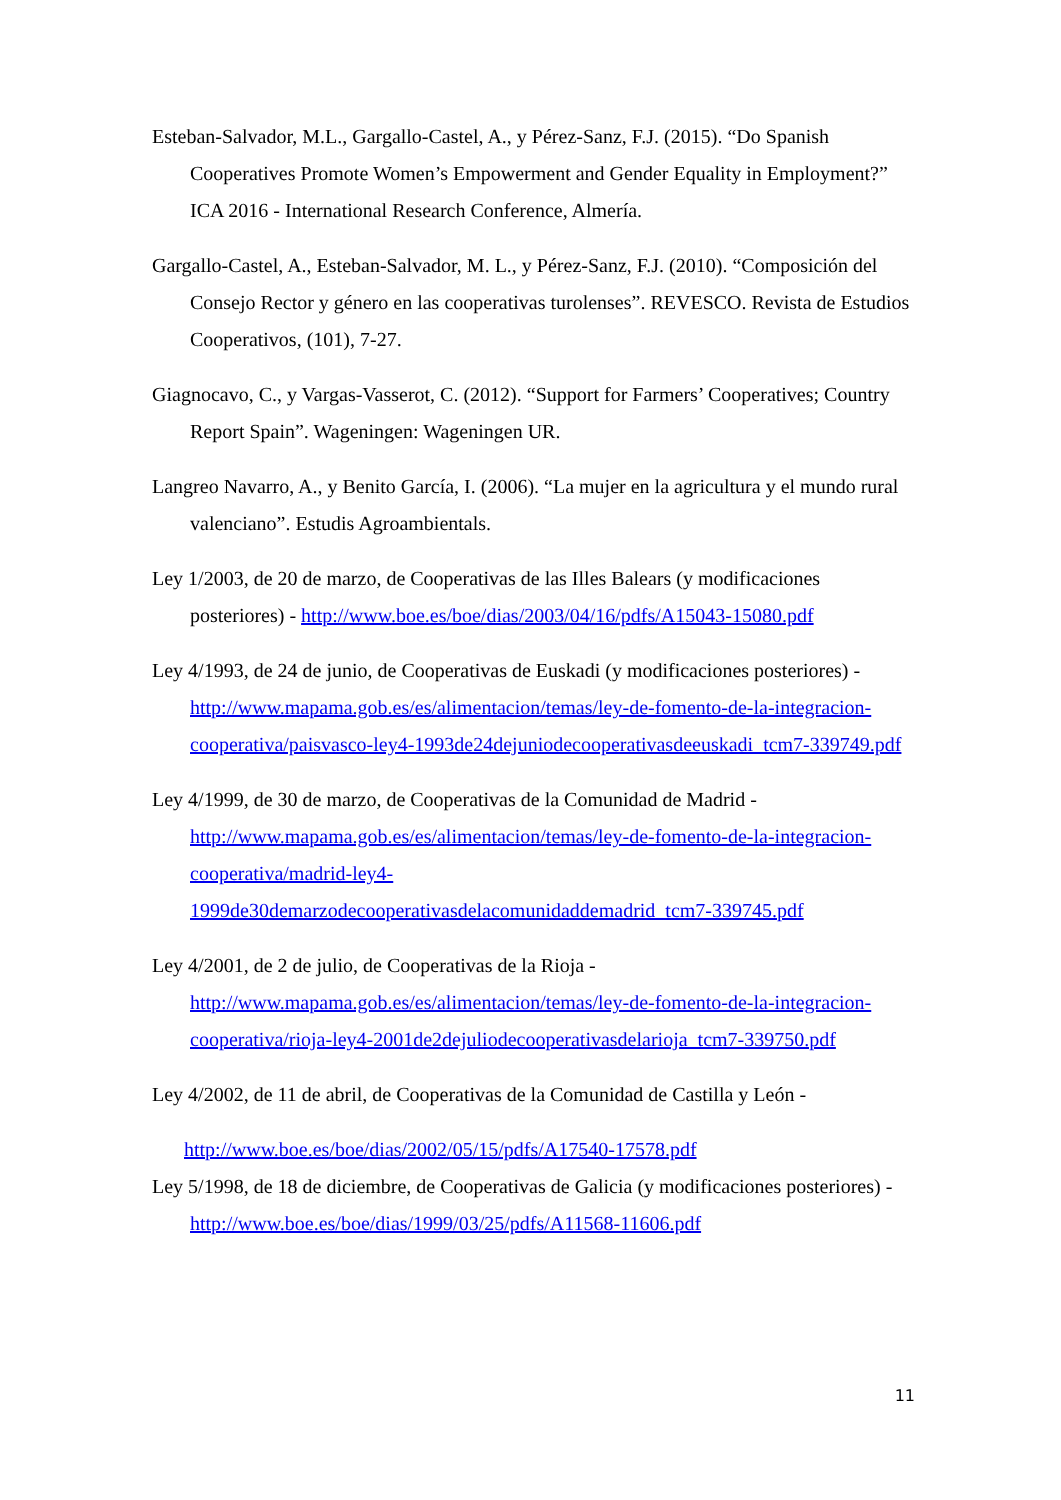Esteban-Salvador, M.L., Gargallo-Castel, A., y Pérez-Sanz, F.J. (2015). “Do Spanish Cooperatives Promote Women’s Empowerment and Gender Equality in Employment?” ICA 2016 - International Research Conference, Almería.
Gargallo-Castel, A., Esteban-Salvador, M. L., y Pérez-Sanz, F.J. (2010). “Composición del Consejo Rector y género en las cooperativas turolenses”. REVESCO. Revista de Estudios Cooperativos, (101), 7-27.
Giagnocavo, C., y Vargas-Vasserot, C. (2012). “Support for Farmers’ Cooperatives; Country Report Spain”. Wageningen: Wageningen UR.
Langreo Navarro, A., y Benito García, I. (2006). “La mujer en la agricultura y el mundo rural valenciano”. Estudis Agroambientals.
Ley 1/2003, de 20 de marzo, de Cooperativas de las Illes Balears (y modificaciones posteriores) - http://www.boe.es/boe/dias/2003/04/16/pdfs/A15043-15080.pdf
Ley 4/1993, de 24 de junio, de Cooperativas de Euskadi (y modificaciones posteriores) - http://www.mapama.gob.es/es/alimentacion/temas/ley-de-fomento-de-la-integracion-cooperativa/paisvasco-ley4-1993de24dejuniodecooperativasdeeuskadi_tcm7-339749.pdf
Ley 4/1999, de 30 de marzo, de Cooperativas de la Comunidad de Madrid - http://www.mapama.gob.es/es/alimentacion/temas/ley-de-fomento-de-la-integracion-cooperativa/madrid-ley4-1999de30demarzodecooperativasdelacomunidaddemadrid_tcm7-339745.pdf
Ley 4/2001, de 2 de julio, de Cooperativas de la Rioja - http://www.mapama.gob.es/es/alimentacion/temas/ley-de-fomento-de-la-integracion-cooperativa/rioja-ley4-2001de2dejuliodecooperativasdelarioja_tcm7-339750.pdf
Ley 4/2002, de 11 de abril, de Cooperativas de la Comunidad de Castilla y León -
http://www.boe.es/boe/dias/2002/05/15/pdfs/A17540-17578.pdf
Ley 5/1998, de 18 de diciembre, de Cooperativas de Galicia (y modificaciones posteriores) - http://www.boe.es/boe/dias/1999/03/25/pdfs/A11568-11606.pdf
11